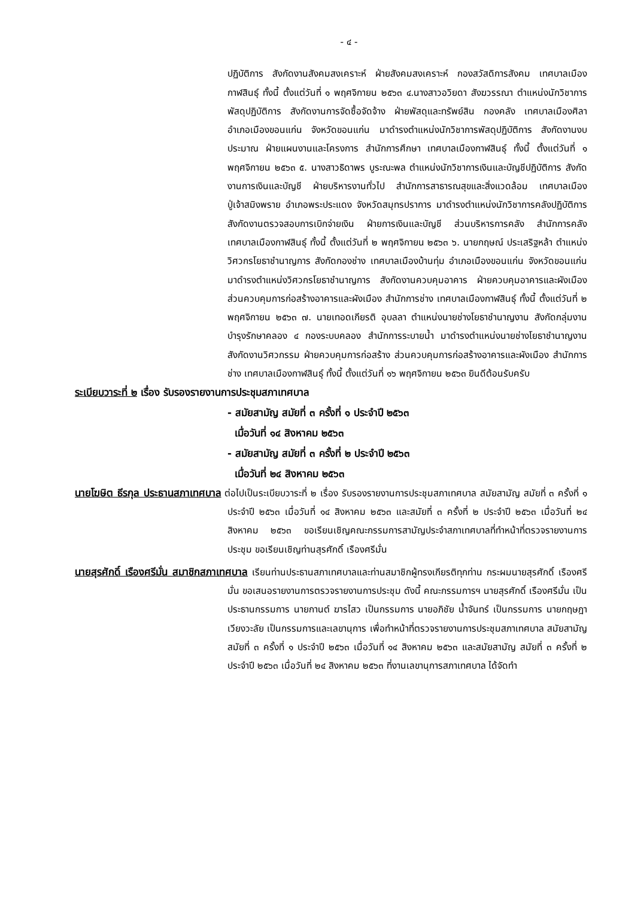- ๔ -
ปฏิบัติการ สังกัดงานสังคมสงเคราะห์ ฝ่ายสังคมสงเคราะห์ กองสวัสดิการสังคม เทศบาลเมืองกาฬสินธุ์ ทั้งนี้ ตั้งแต่วันที่ ๑ พฤศจิกายน ๒๕๖๓ ๔.นางสาวอวิยดา สังฆวรรณา ตำแหน่งนักวิชาการพัสดุปฏิบัติการ สังกัดงานการจัดซื้อจัดจ้าง ฝ่ายพัสดุและทรัพย์สิน กองคลัง เทศบาลเมืองศิลา อำเภอเมืองขอนแก่น จังหวัดขอนแก่น มาดำรงตำแหน่งนักวิชาการพัสดุปฏิบัติการ สังกัดงานงบประมาณ ฝ่ายแผนงานและโครงการ สำนักการศึกษา เทศบาลเมืองกาฬสินธุ์ ทั้งนี้ ตั้งแต่วันที่ ๑ พฤศจิกายน ๒๕๖๓ ๕. นางสาวธิดาพร บูระณะพล ตำแหน่งนักวิชาการเงินและบัญชีปฏิบัติการ สังกัดงานการเงินและบัญชี ฝ่ายบริหารงานทั่วไป สำนักการสาธารณสุขและสิ่งแวดล้อม เทศบาลเมืองปู่เจ้าสมิงพราย อำเภอพระประแดง จังหวัดสมุทรปราการ มาดำรงตำแหน่งนักวิชาการคลังปฏิบัติการ สังกัดงานตรวจสอบการเบิกจ่ายเงิน ฝ่ายการเงินและบัญชี ส่วนบริหารการคลัง สำนักการคลัง เทศบาลเมืองกาฬสินธุ์ ทั้งนี้ ตั้งแต่วันที่ ๒ พฤศจิกายน ๒๕๖๓ ๖. นายกฤษณ์ ประเสริฐหล้า ตำแหน่งวิศวกรโยธาชำนาญการ สังกัดกองช่าง เทศบาลเมืองบ้านทุ่ม อำเภอเมืองขอนแก่น จังหวัดขอนแก่น มาดำรงตำแหน่งวิศวกรโยธาชำนาญการ สังกัดงานควบคุมอาคาร ฝ่ายควบคุมอาคารและผังเมือง ส่วนควบคุมการก่อสร้างอาคารและผังเมือง สำนักการช่าง เทศบาลเมืองกาฬสินธุ์ ทั้งนี้ ตั้งแต่วันที่ ๒ พฤศจิกายน ๒๕๖๓ ๗. นายเทอดเกียรติ อุบลลา ตำแหน่งนายช่างโยธาชำนาญงาน สังกัดกลุ่มงานบำรุงรักษาคลอง ๔ กองระบบคลอง สำนักการระบายน้ำ มาดำรงตำแหน่งนายช่างโยธาชำนาญงาน สังกัดงานวิศวกรรม ฝ่ายควบคุมการก่อสร้าง ส่วนควบคุมการก่อสร้างอาคารและผังเมือง สำนักการช่าง เทศบาลเมืองกาฬสินธุ์ ทั้งนี้ ตั้งแต่วันที่ ๑๖ พฤศจิกายน ๒๕๖๓ ยินดีต้อนรับครับ
ระเบียบวาระที่ ๒ เรื่อง รับรองรายงานการประชุมสภาเทศบาล
- สมัยสามัญ สมัยที่ ๓ ครั้งที่ ๑ ประจำปี ๒๕๖๓
เมื่อวันที่ ๑๔ สิงหาคม ๒๕๖๓
- สมัยสามัญ สมัยที่ ๓ ครั้งที่ ๒ ประจำปี ๒๕๖๓
เมื่อวันที่ ๒๔ สิงหาคม ๒๕๖๓
นายโฆษิต ธีรกุล ประธานสภาเทศบาล ต่อไปเป็นระเบียบวาระที่ ๒ เรื่อง รับรองรายงานการประชุมสภาเทศบาล สมัยสามัญ สมัยที่ ๓ ครั้งที่ ๑ ประจำปี ๒๕๖๓ เมื่อวันที่ ๑๔ สิงหาคม ๒๕๖๓ และสมัยที่ ๓ ครั้งที่ ๒ ประจำปี ๒๕๖๓ เมื่อวันที่ ๒๔ สิงหาคม ๒๕๖๓ ขอเรียนเชิญคณะกรรมการสามัญประจำสภาเทศบาลที่ทำหน้าที่ตรวจรายงานการประชุม ขอเรียนเชิญท่านสุรศักดิ์ เรืองศรีมั่น
นายสุรศักดิ์ เรืองศรีมั่น สมาชิกสภาเทศบาล เรียนท่านประธานสภาเทศบาลและท่านสมาชิกผู้ทรงเกียรติทุกท่าน กระผมนายสุรศักดิ์ เรืองศรีมั่น ขอเสนอรายงานการตรวจรายงานการประชุม ดังนี้ คณะกรรมการฯ นายสุรศักดิ์ เรืองศรีมั่น เป็นประธานกรรมการ นายกานต์ ฆารไสว เป็นกรรมการ นายอภิชัย น้ำจันทร์ เป็นกรรมการ นายกฤษฎา เวียงวะลัย เป็นกรรมการและเลขานุการ เพื่อทำหน้าที่ตรวจรายงานการประชุมสภาเทศบาล สมัยสามัญ สมัยที่ ๓ ครั้งที่ ๑ ประจำปี ๒๕๖๓ เมื่อวันที่ ๑๔ สิงหาคม ๒๕๖๓ และสมัยสามัญ สมัยที่ ๓ ครั้งที่ ๒ ประจำปี ๒๕๖๓ เมื่อวันที่ ๒๔ สิงหาคม ๒๕๖๓ ที่งานเลขานุการสภาเทศบาล ได้จัดทำ